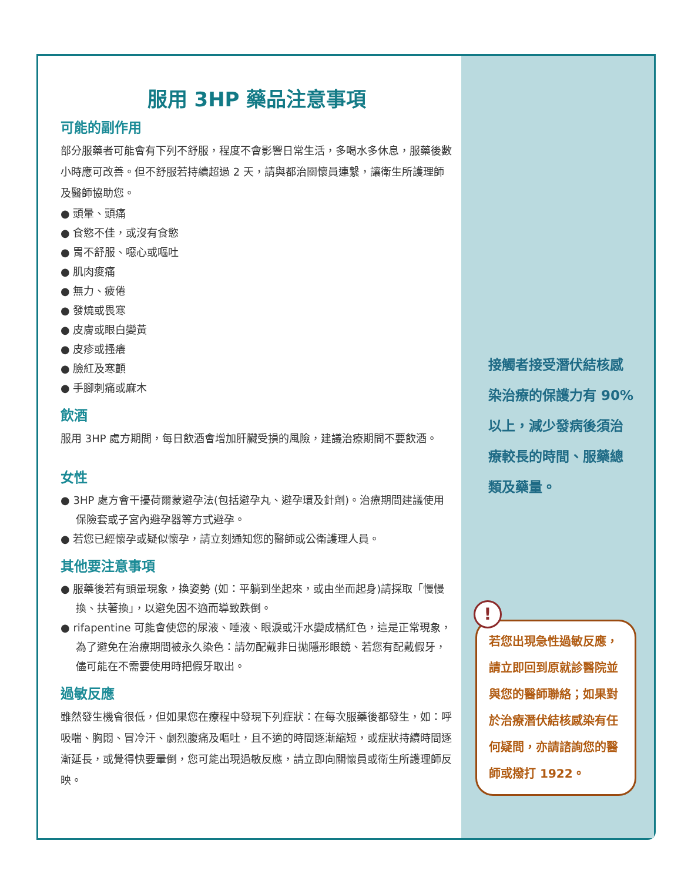服用 3HP 藥品注意事項
可能的副作用
部分服藥者可能會有下列不舒服，程度不會影響日常生活，多喝水多休息，服藥後數小時應可改善。但不舒服若持續超過 2 天，請與都治關懷員連繫，讓衛生所護理師及醫師協助您。
● 頭暈、頭痛
● 食慾不佳，或沒有食慾
● 胃不舒服、噁心或嘔吐
● 肌肉痠痛
● 無力、疲倦
● 發燒或畏寒
● 皮膚或眼白變黃
● 皮疹或搔癢
● 臉紅及寒顫
● 手腳刺痛或麻木
飲酒
服用 3HP 處方期間，每日飲酒會增加肝臟受損的風險，建議治療期間不要飲酒。
女性
● 3HP 處方會干擾荷爾蒙避孕法(包括避孕丸、避孕環及針劑)。治療期間建議使用保險套或子宮內避孕器等方式避孕。
● 若您已經懷孕或疑似懷孕，請立刻通知您的醫師或公衛護理人員。
其他要注意事項
● 服藥後若有頭暈現象，換姿勢 (如：平躺到坐起來，或由坐而起身)請採取「慢慢換、扶著換」，以避免因不適而導致跌倒。
● rifapentine 可能會使您的尿液、唾液、眼淚或汗水變成橘紅色，這是正常現象，為了避免在治療期間被永久染色：請勿配戴非日拋隱形眼鏡、若您有配戴假牙，儘可能在不需要使用時把假牙取出。
過敏反應
雖然發生機會很低，但如果您在療程中發現下列症狀：在每次服藥後都發生，如：呼吸喘、胸悶、冒冷汗、劇烈腹痛及嘔吐，且不適的時間逐漸縮短，或症狀持續時間逐漸延長，或覺得快要暈倒，您可能出現過敏反應，請立即向關懷員或衛生所護理師反映。
接觸者接受潛伏結核感染治療的保護力有 90%以上，減少發病後須治療較長的時間、服藥總類及藥量。
!
若您出現急性過敏反應，請立即回到原就診醫院並與您的醫師聯絡；如果對於治療潛伏結核感染有任何疑問，亦請諮詢您的醫師或撥打 1922。